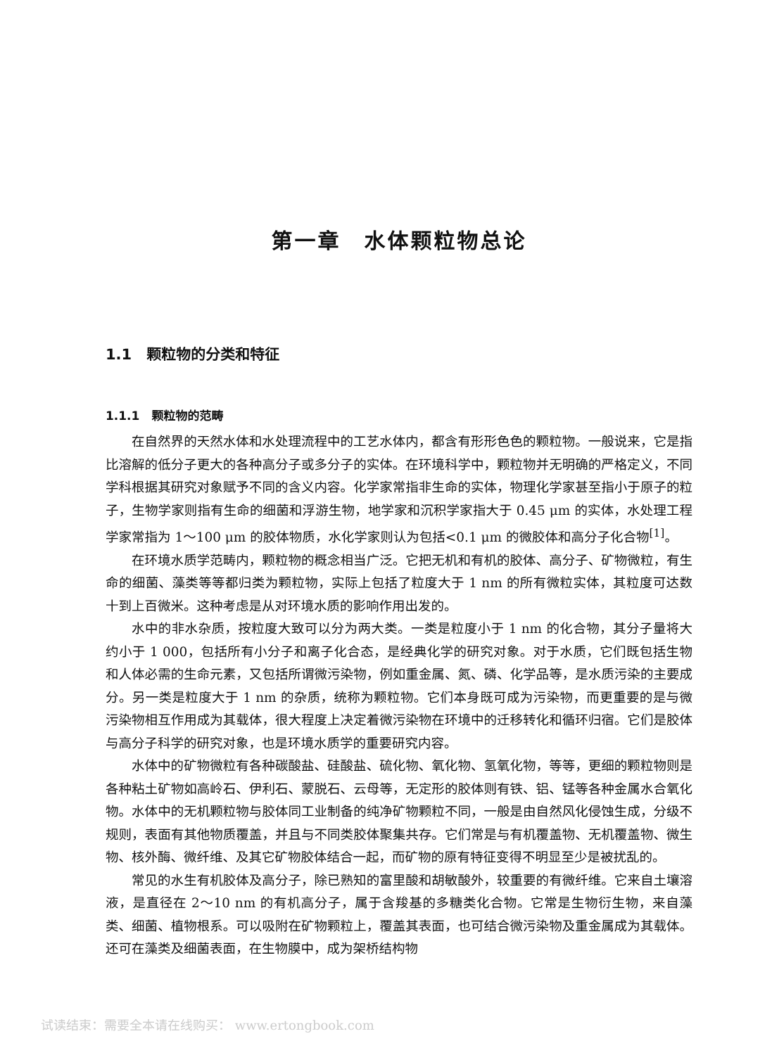第一章　水体颗粒物总论
1.1　颗粒物的分类和特征
1.1.1　颗粒物的范畴
在自然界的天然水体和水处理流程中的工艺水体内，都含有形形色色的颗粒物。一般说来，它是指比溶解的低分子更大的各种高分子或多分子的实体。在环境科学中，颗粒物并无明确的严格定义，不同学科根据其研究对象赋予不同的含义内容。化学家常指非生命的实体，物理化学家甚至指小于原子的粒子，生物学家则指有生命的细菌和浮游生物，地学家和沉积学家指大于 0.45 μm 的实体，水处理工程学家常指为 1～100 μm 的胶体物质，水化学家则认为包括<0.1 μm 的微胶体和高分子化合物<sup>[1]</sup>。
在环境水质学范畴内，颗粒物的概念相当广泛。它把无机和有机的胶体、高分子、矿物微粒，有生命的细菌、藻类等等都归类为颗粒物，实际上包括了粒度大于 1 nm 的所有微粒实体，其粒度可达数十到上百微米。这种考虑是从对环境水质的影响作用出发的。
水中的非水杂质，按粒度大致可以分为两大类。一类是粒度小于 1 nm 的化合物，其分子量将大约小于 1 000，包括所有小分子和离子化合态，是经典化学的研究对象。对于水质，它们既包括生物和人体必需的生命元素，又包括所谓微污染物，例如重金属、氮、磷、化学品等，是水质污染的主要成分。另一类是粒度大于 1 nm 的杂质，统称为颗粒物。它们本身既可成为污染物，而更重要的是与微污染物相互作用成为其载体，很大程度上决定着微污染物在环境中的迁移转化和循环归宿。它们是胶体与高分子科学的研究对象，也是环境水质学的重要研究内容。
水体中的矿物微粒有各种碳酸盐、硅酸盐、硫化物、氧化物、氢氧化物，等等，更细的颗粒物则是各种粘土矿物如高岭石、伊利石、蒙脱石、云母等，无定形的胶体则有铁、铝、锰等各种金属水合氧化物。水体中的无机颗粒物与胶体同工业制备的纯净矿物颗粒不同，一般是由自然风化侵蚀生成，分级不规则，表面有其他物质覆盖，并且与不同类胶体聚集共存。它们常是与有机覆盖物、无机覆盖物、微生物、核外酶、微纤维、及其它矿物胶体结合一起，而矿物的原有特征变得不明显至少是被扰乱的。
常见的水生有机胶体及高分子，除已熟知的富里酸和胡敏酸外，较重要的有微纤维。它来自土壤溶液，是直径在 2～10 nm 的有机高分子，属于含羧基的多糖类化合物。它常是生物衍生物，来自藻类、细菌、植物根系。可以吸附在矿物颗粒上，覆盖其表面，也可结合微污染物及重金属成为其载体。还可在藻类及细菌表面，在生物膜中，成为架桥结构物
试读结束：需要全本请在线购买： www.ertongbook.com